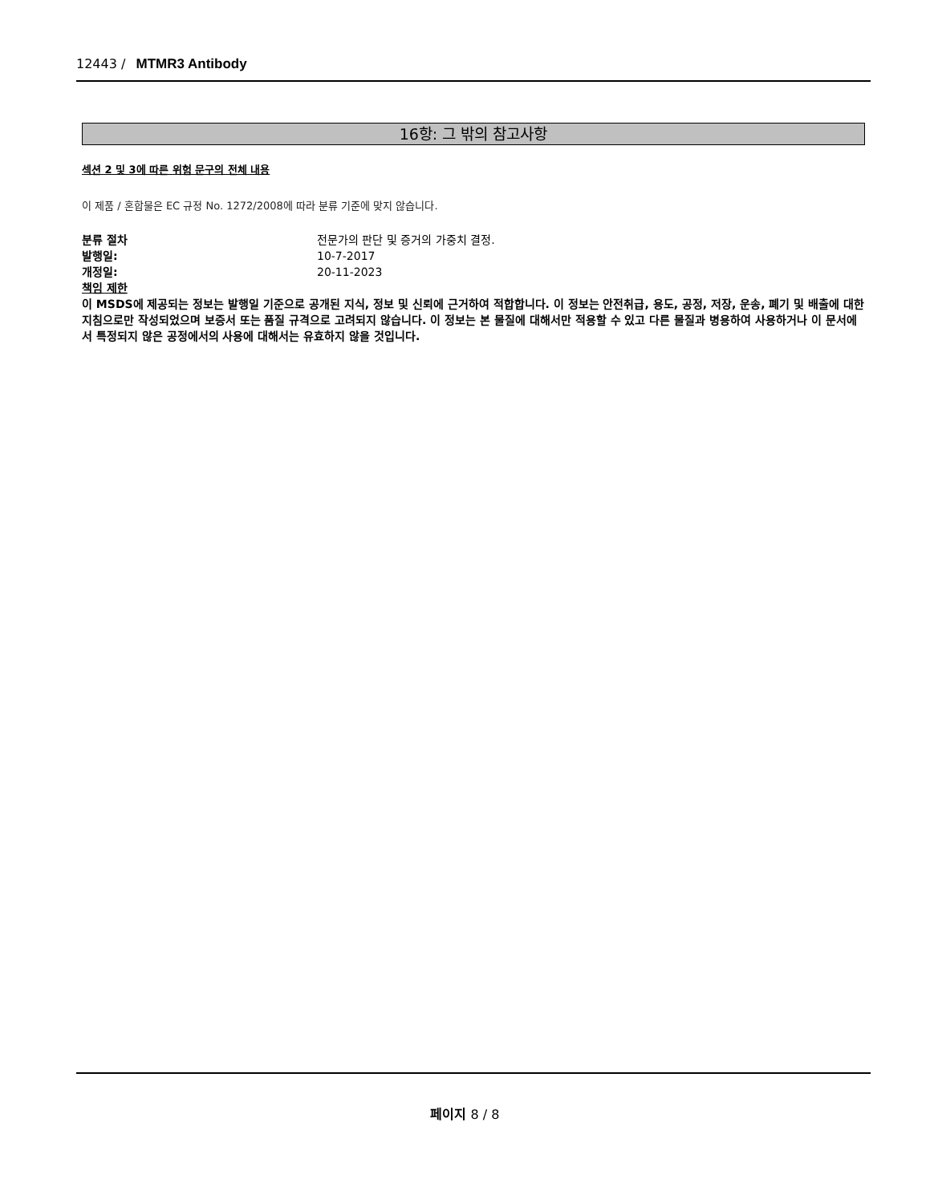12443 / MTMR3 Antibody
16항: 그 밖의 참고사항
섹션 2 및 3에 따른 위험 문구의 전체 내용
이 제품 / 혼합물은 EC 규정 No. 1272/2008에 따라 분류 기준에 맞지 않습니다.
분류 절차 전문가의 판단 및 증거의 가중치 결정.
발행일: 10-7-2017
개정일: 20-11-2023
책임 제한
이 MSDS에 제공되는 정보는 발행일 기준으로 공개된 지식, 정보 및 신뢰에 근거하여 적합합니다. 이 정보는 안전취급, 용도, 공정, 저장, 운송, 폐기 및 배출에 대한 지침으로만 작성되었으며 보증서 또는 품질 규격으로 고려되지 않습니다. 이 정보는 본 물질에 대해서만 적용할 수 있고 다른 물질과 병용하여 사용하거나 이 문서에서 특정되지 않은 공정에서의 사용에 대해서는 유효하지 않을 것입니다.
페이지 8 / 8